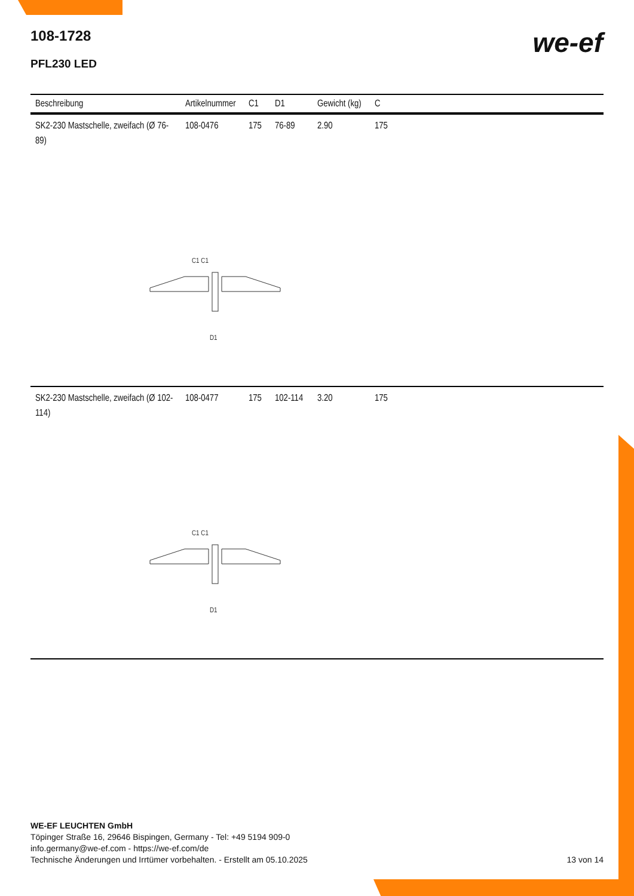108-1728
PFL230 LED
we-ef
| Beschreibung | Artikelnummer | C1 | D1 | Gewicht (kg) | C |
| --- | --- | --- | --- | --- | --- |
| SK2-230 Mastschelle, zweifach (Ø 76-89) | 108-0476 | 175 | 76-89 | 2.90 | 175 |
| C1 C1 D1 | | | | | |
| SK2-230 Mastschelle, zweifach (Ø 102-114) | 108-0477 | 175 | 102-114 | 3.20 | 175 |
| C1 C1 D1 | | | | | |
WE-EF LEUCHTEN GmbH
Töpinger Straße 16, 29646 Bispingen, Germany - Tel: +49 5194 909-0
info.germany@we-ef.com - https://we-ef.com/de
Technische Änderungen und Irrtümer vorbehalten. - Erstellt am 05.10.2025 13 von 14